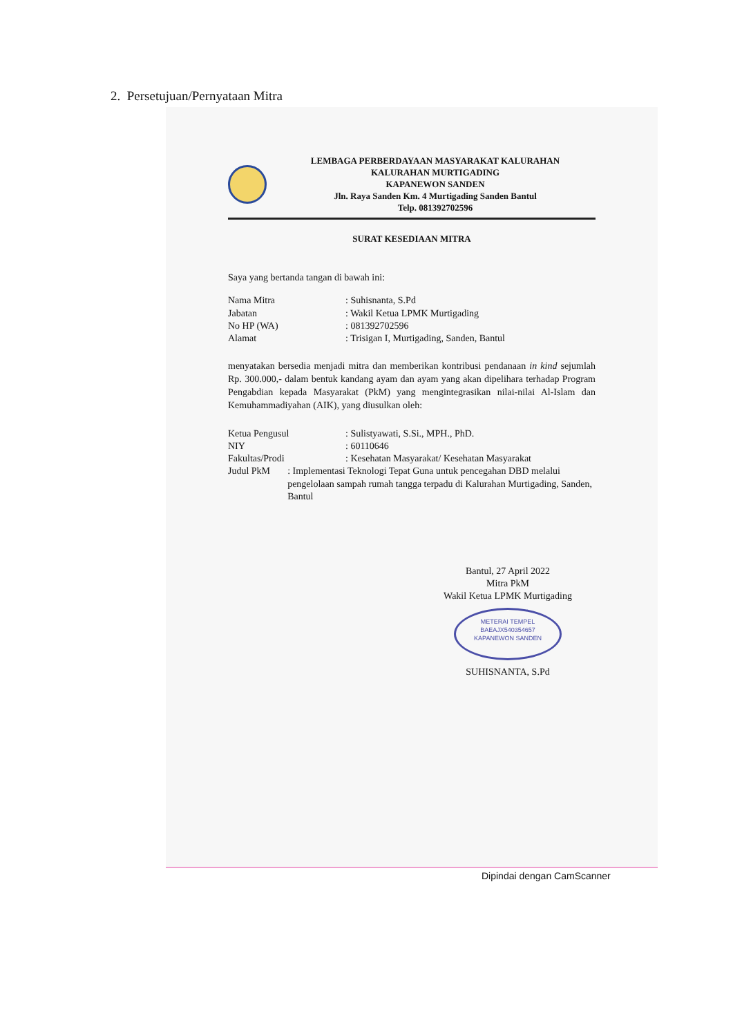2. Persetujuan/Pernyataan Mitra
LEMBAGA PERBERDAYAAN MASYARAKAT KALURAHAN
KALURAHAN MURTIGADING
KAPANEWON SANDEN
Jln. Raya Sanden Km. 4 Murtigading Sanden Bantul
Telp. 081392702596
SURAT KESEDIAAN MITRA
Saya yang bertanda tangan di bawah ini:
Nama Mitra: Suhisnanta, S.Pd
Jabatan: Wakil Ketua LPMK Murtigading
No HP (WA): 081392702596
Alamat: Trisigan I, Murtigading, Sanden, Bantul
menyatakan bersedia menjadi mitra dan memberikan kontribusi pendanaan in kind sejumlah Rp. 300.000,- dalam bentuk kandang ayam dan ayam yang akan dipelihara terhadap Program Pengabdian kepada Masyarakat (PkM) yang mengintegrasikan nilai-nilai Al-Islam dan Kemuhammadiyahan (AIK), yang diusulkan oleh:
Ketua Pengusul: Sulistyawati, S.Si., MPH., PhD.
NIY: 60110646
Fakultas/Prodi: Kesehatan Masyarakat/ Kesehatan Masyarakat
Judul PkM: Implementasi Teknologi Tepat Guna untuk pencegahan DBD melalui pengelolaan sampah rumah tangga terpadu di Kalurahan Murtigading, Sanden, Bantul
Bantul, 27 April 2022
Mitra PkM
Wakil Ketua LPMK Murtigading
METERAI TEMPEL
BAEAJX540354657
KAPANEWON SANDEN
SUHISNANTA, S.Pd
Dipindai dengan CamScanner